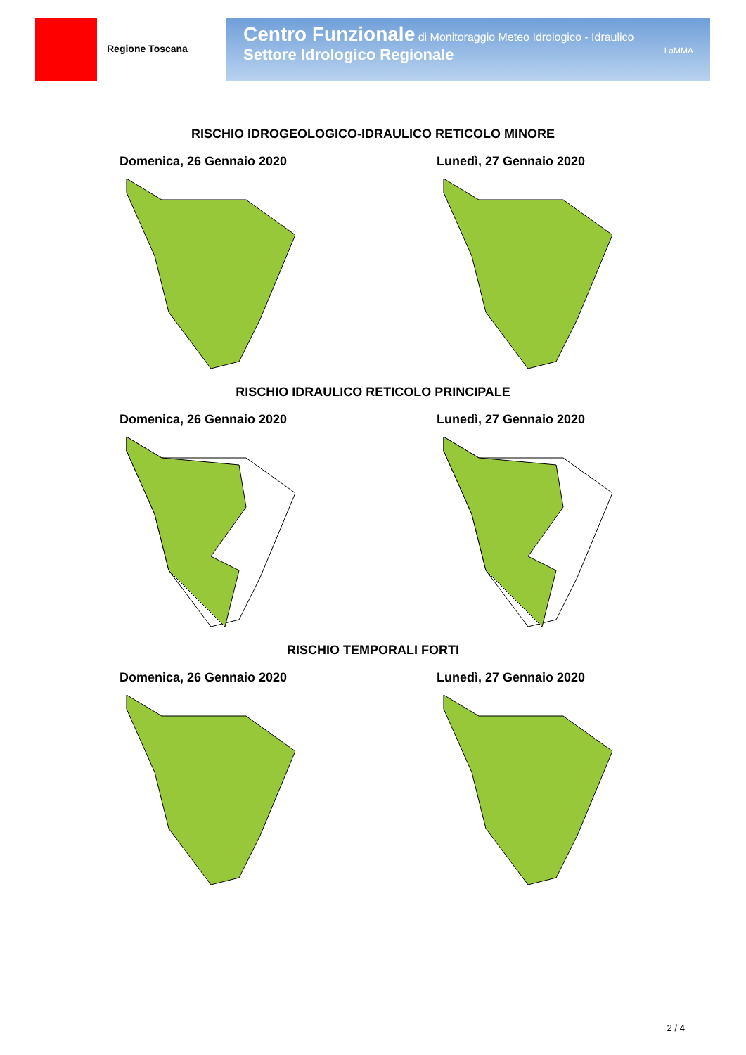Regione Toscana
Centro Funzionale di Monitoraggio Meteo Idrologico - Idraulico
Settore Idrologico Regionale LaMMA
RISCHIO IDROGEOLOGICO-IDRAULICO RETICOLO MINORE
Domenica, 26 Gennaio 2020 Lunedì, 27 Gennaio 2020
RISCHIO IDRAULICO RETICOLO PRINCIPALE
Domenica, 26 Gennaio 2020 Lunedì, 27 Gennaio 2020
RISCHIO TEMPORALI FORTI
Domenica, 26 Gennaio 2020 Lunedì, 27 Gennaio 2020
2 / 4